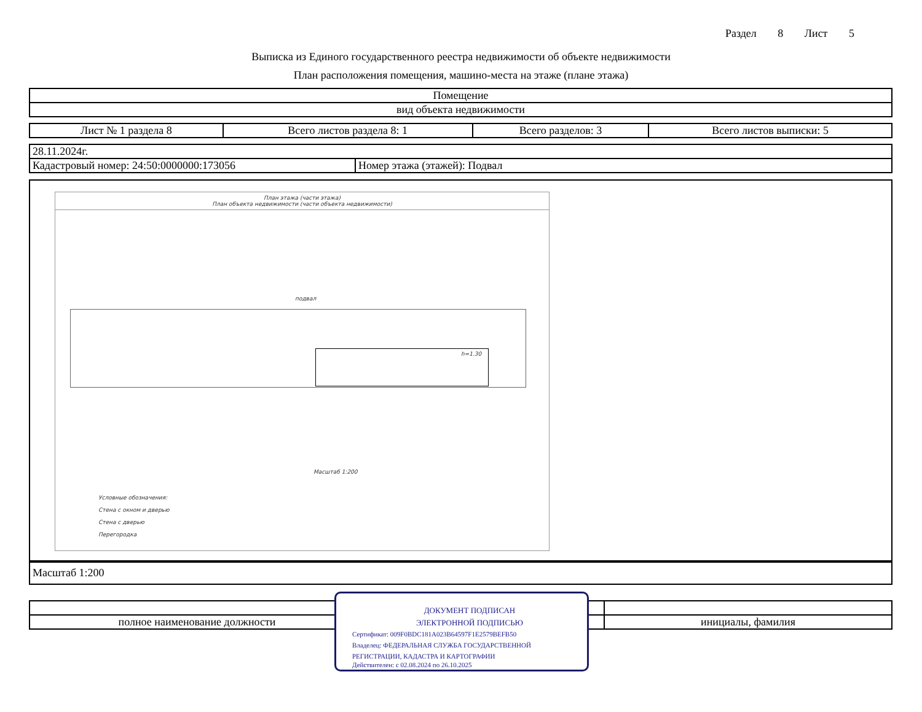Раздел 8 Лист 5
Выписка из Единого государственного реестра недвижимости об объекте недвижимости
План расположения помещения, машино-места на этаже (плане этажа)
| Помещение |
| вид объекта недвижимости |
| Лист № 1 раздела 8 | Всего листов раздела 8: 1 | Всего разделов: 3 | Всего листов выписки: 5 |
| 28.11.2024г. | |
| Кадастровый номер: 24:50:0000000:173056 | Номер этажа (этажей): Подвал |
План этажа (части этажа)
План объекта недвижимости (части объекта недвижимости)
подвал
h=1.30
Масштаб 1:200
Условные обозначения:
Стена с окном и дверью
Стена с дверью
Перегородка
| Масштаб 1:200 |
| полное наименование должности | | инициалы, фамилия |
ДОКУМЕНТ ПОДПИСАН
ЭЛЕКТРОННОЙ ПОДПИСЬЮ
Сертификат: 009F0BDC181A023B64597F1E2579BEFB50
Владелец: ФЕДЕРАЛЬНАЯ СЛУЖБА ГОСУДАРСТВЕННОЙ
РЕГИСТРАЦИИ, КАДАСТРА И КАРТОГРАФИИ
Действителен: с 02.08.2024 по 26.10.2025